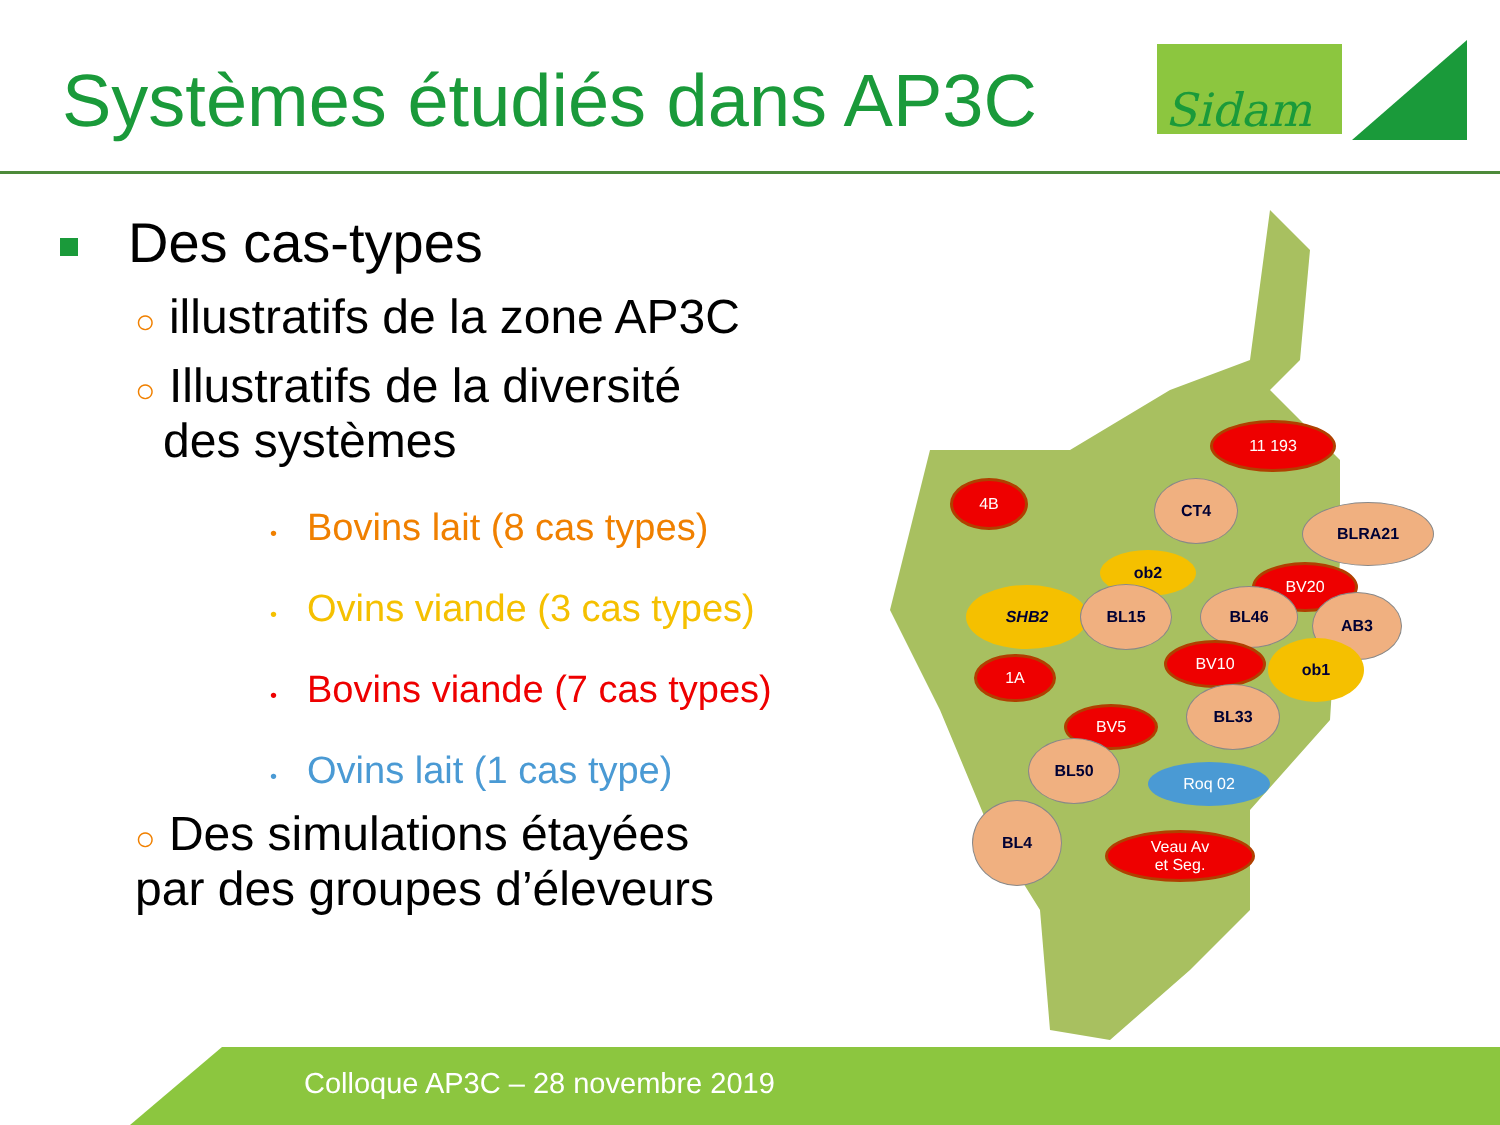Systèmes étudiés dans AP3C
Sidam
Des cas-types
○ illustratifs de la zone AP3C
○ Illustratifs de la diversité
des systèmes
• Bovins lait (8 cas types)
• Ovins viande (3 cas types)
• Bovins viande (7 cas types)
• Ovins lait (1 cas type)
○ Des simulations étayées
par des groupes d’éleveurs
11 193
4B CT4
BLRA21
ob2
BV20
SHB2 BL15 BL46 AB3
BV10 ob1
1A
BL33
BV5
BL50
Roq 02
BL4
Veau Av
et Seg.
Colloque AP3C – 28 novembre 2019